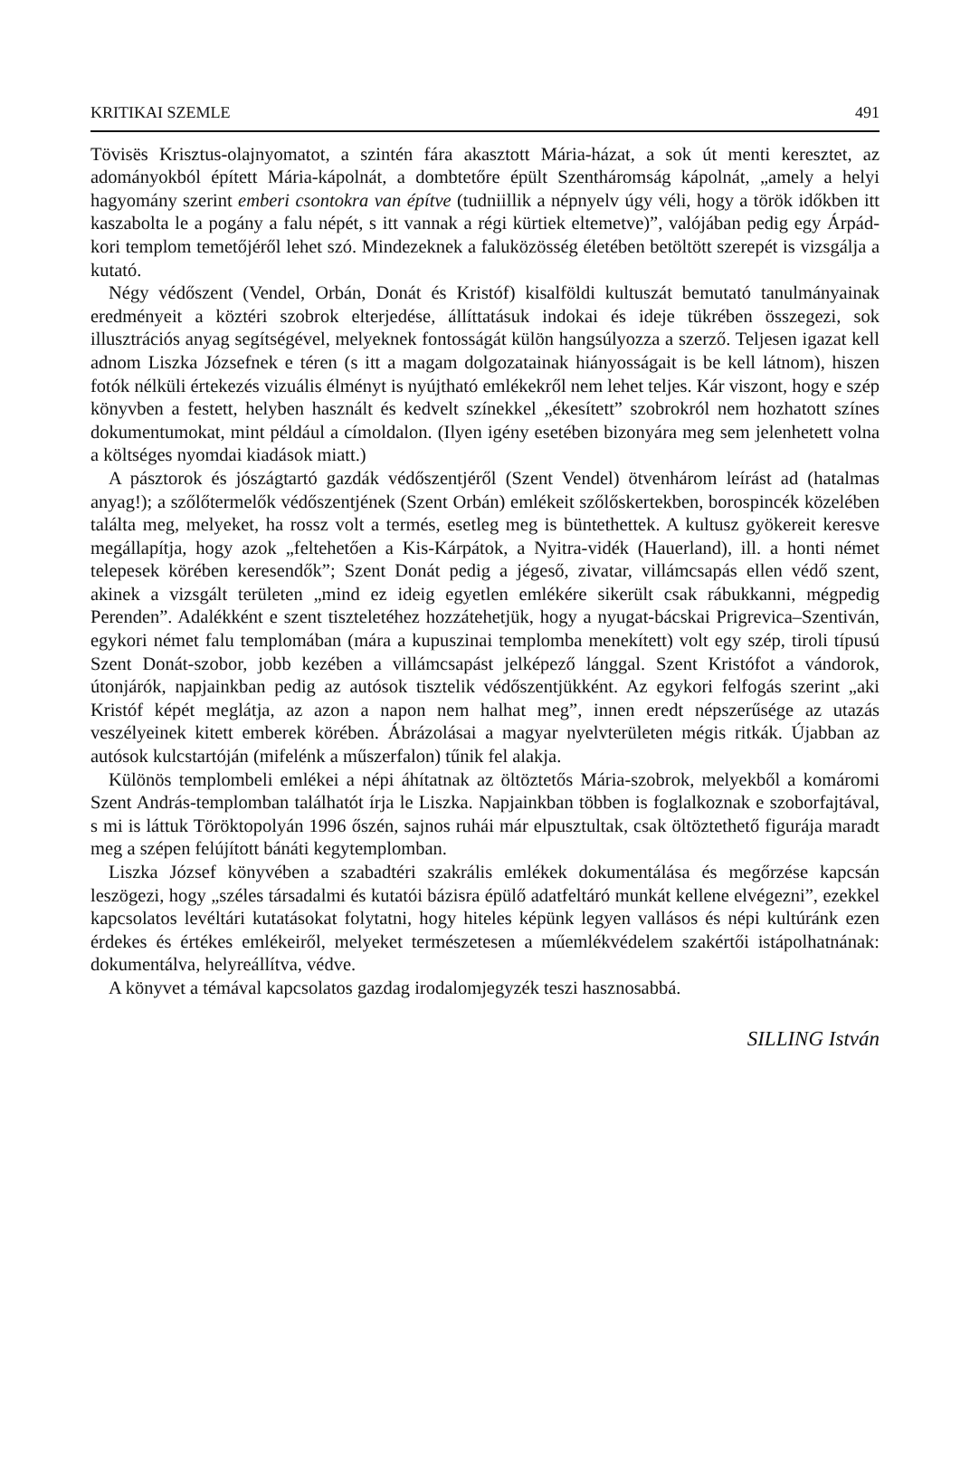KRITIKAI SZEMLE 491
Tövisës Krisztus-olajnyomatot, a szintén fára akasztott Mária-házat, a sok út menti keresztet, az adományokból épített Mária-kápolnát, a dombtetőre épült Szentháromság kápolnát, „amely a helyi hagyomány szerint emberi csontokra van építve (tudniillik a népnyelv úgy véli, hogy a török időkben itt kaszabolta le a pogány a falu népét, s itt vannak a régi kürtiek eltemetve)”, valójában pedig egy Árpád-kori templom temetőjéről lehet szó. Mindezeknek a faluközösség életében betöltött szerepét is vizsgálja a kutató.
Négy védőszent (Vendel, Orbán, Donát és Kristóf) kisalföldi kultuszát bemutató tanulmányainak eredményeit a köztéri szobrok elterjedése, állíttatásuk indokai és ideje tükrében összegezi, sok illusztrációs anyag segítségével, melyeknek fontosságát külön hangsúlyozza a szerző. Teljesen igazat kell adnom Liszka Józsefnek e téren (s itt a magam dolgozatainak hiányosságait is be kell látnom), hiszen fotók nélküli értekezés vizuális élményt is nyújtható emlékekről nem lehet teljes. Kár viszont, hogy e szép könyvben a festett, helyben használt és kedvelt színekkel „ékesített” szobrokról nem hozhatott színes dokumentumokat, mint például a címoldalon. (Ilyen igény esetében bizonyára meg sem jelenhetett volna a költséges nyomdai kiadások miatt.)
A pásztorok és jószágtartó gazdák védőszentjéről (Szent Vendel) ötvenhárom leírást ad (hatalmas anyag!); a szőlőtermelők védőszentjének (Szent Orbán) emlékeit szőlőskertekben, borospincék közelében találta meg, melyeket, ha rossz volt a termés, esetleg meg is büntethettek. A kultusz gyökereit keresve megállapítja, hogy azok „feltehetően a Kis-Kárpátok, a Nyitra-vidék (Hauerland), ill. a honti német telepesek körében keresendők”; Szent Donát pedig a jégeső, zivatar, villámcsapás ellen védő szent, akinek a vizsgált területen „mind ez ideig egyetlen emlékére sikerült csak rábukkanni, mégpedig Perenden”. Adalékként e szent tiszteletéhez hozzátehetjük, hogy a nyugat-bácskai Prigrevica–Szentiván, egykori német falu templomában (mára a kupuszinai templomba menekített) volt egy szép, tiroli típusú Szent Donát-szobor, jobb kezében a villámcsapást jelképező lánggal. Szent Kristófot a vándorok, útonjárók, napjainkban pedig az autósok tisztelik védőszentjükként. Az egykori felfogás szerint „aki Kristóf képét meglátja, az azon a napon nem halhat meg”, innen eredt népszerűsége az utazás veszélyeinek kitett emberek körében. Ábrázolásai a magyar nyelvterületen mégis ritkák. Újabban az autósok kulcstartóján (mifelénk a műszerfalon) tűnik fel alakja.
Különös templombeli emlékei a népi áhítatnak az öltöztetős Mária-szobrok, melyekből a komáromi Szent András-templomban találhatót írja le Liszka. Napjainkban többen is foglalkoznak e szoborfajtával, s mi is láttuk Töröktopolyán 1996 őszén, sajnos ruhái már elpusztultak, csak öltöztethető figurája maradt meg a szépen felújított bánáti kegytemplomban.
Liszka József könyvében a szabadtéri szakrális emlékek dokumentálása és megőrzése kapcsán leszögezi, hogy „széles társadalmi és kutatói bázisra épülő adatfeltáró munkát kellene elvégezni”, ezekkel kapcsolatos levéltári kutatásokat folytatni, hogy hiteles képünk legyen vallásos és népi kultúránk ezen érdekes és értékes emlékeiről, melyeket természetesen a műemlékvédelem szakértői istápolhatnának: dokumentálva, helyreállítva, védve.
A könyvet a témával kapcsolatos gazdag irodalomjegyzék teszi hasznosabbá.
SILLING István